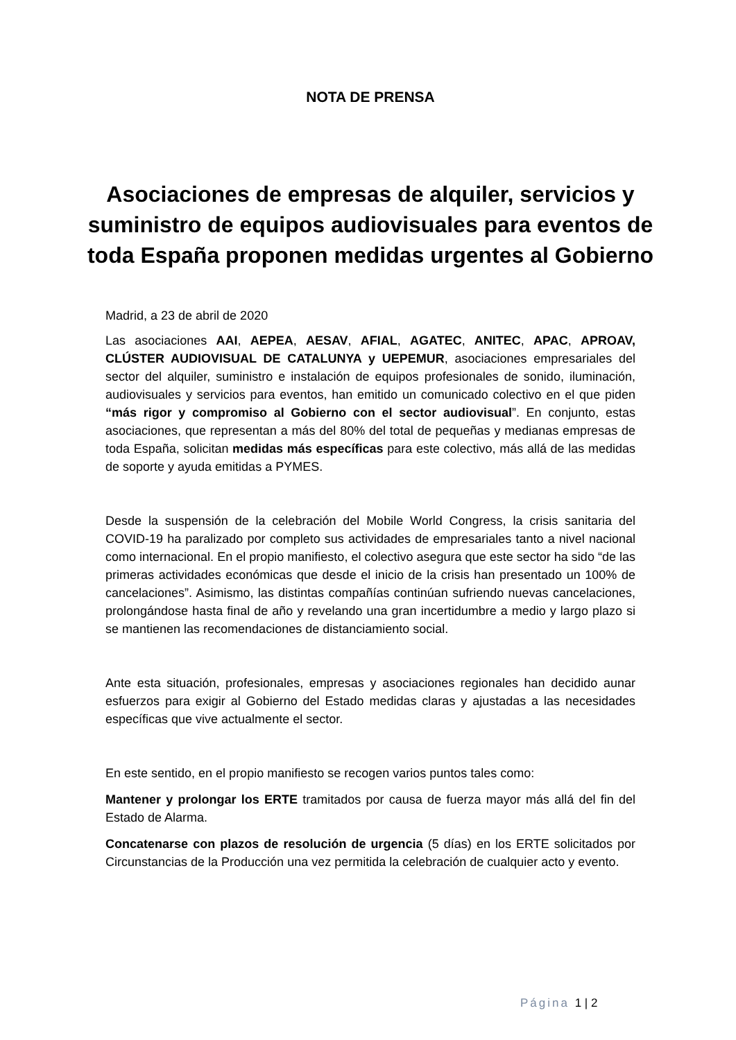NOTA DE PRENSA
Asociaciones de empresas de alquiler, servicios y suministro de equipos audiovisuales para eventos de toda España proponen medidas urgentes al Gobierno
Madrid, a 23 de abril de 2020
Las asociaciones AAI, AEPEA, AESAV, AFIAL, AGATEC, ANITEC, APAC, APROAV, CLÚSTER AUDIOVISUAL DE CATALUNYA y UEPEMUR, asociaciones empresariales del sector del alquiler, suministro e instalación de equipos profesionales de sonido, iluminación, audiovisuales y servicios para eventos, han emitido un comunicado colectivo en el que piden “más rigor y compromiso al Gobierno con el sector audiovisual”. En conjunto, estas asociaciones, que representan a más del 80% del total de pequeñas y medianas empresas de toda España, solicitan medidas más específicas para este colectivo, más allá de las medidas de soporte y ayuda emitidas a PYMES.
Desde la suspensión de la celebración del Mobile World Congress, la crisis sanitaria del COVID-19 ha paralizado por completo sus actividades de empresariales tanto a nivel nacional como internacional. En el propio manifiesto, el colectivo asegura que este sector ha sido “de las primeras actividades económicas que desde el inicio de la crisis han presentado un 100% de cancelaciones”. Asimismo, las distintas compañías continúan sufriendo nuevas cancelaciones, prolongándose hasta final de año y revelando una gran incertidumbre a medio y largo plazo si se mantienen las recomendaciones de distanciamiento social.
Ante esta situación, profesionales, empresas y asociaciones regionales han decidido aunar esfuerzos para exigir al Gobierno del Estado medidas claras y ajustadas a las necesidades específicas que vive actualmente el sector.
En este sentido, en el propio manifiesto se recogen varios puntos tales como:
Mantener y prolongar los ERTE tramitados por causa de fuerza mayor más allá del fin del Estado de Alarma.
Concatenarse con plazos de resolución de urgencia (5 días) en los ERTE solicitados por Circunstancias de la Producción una vez permitida la celebración de cualquier acto y evento.
Página 1 | 2